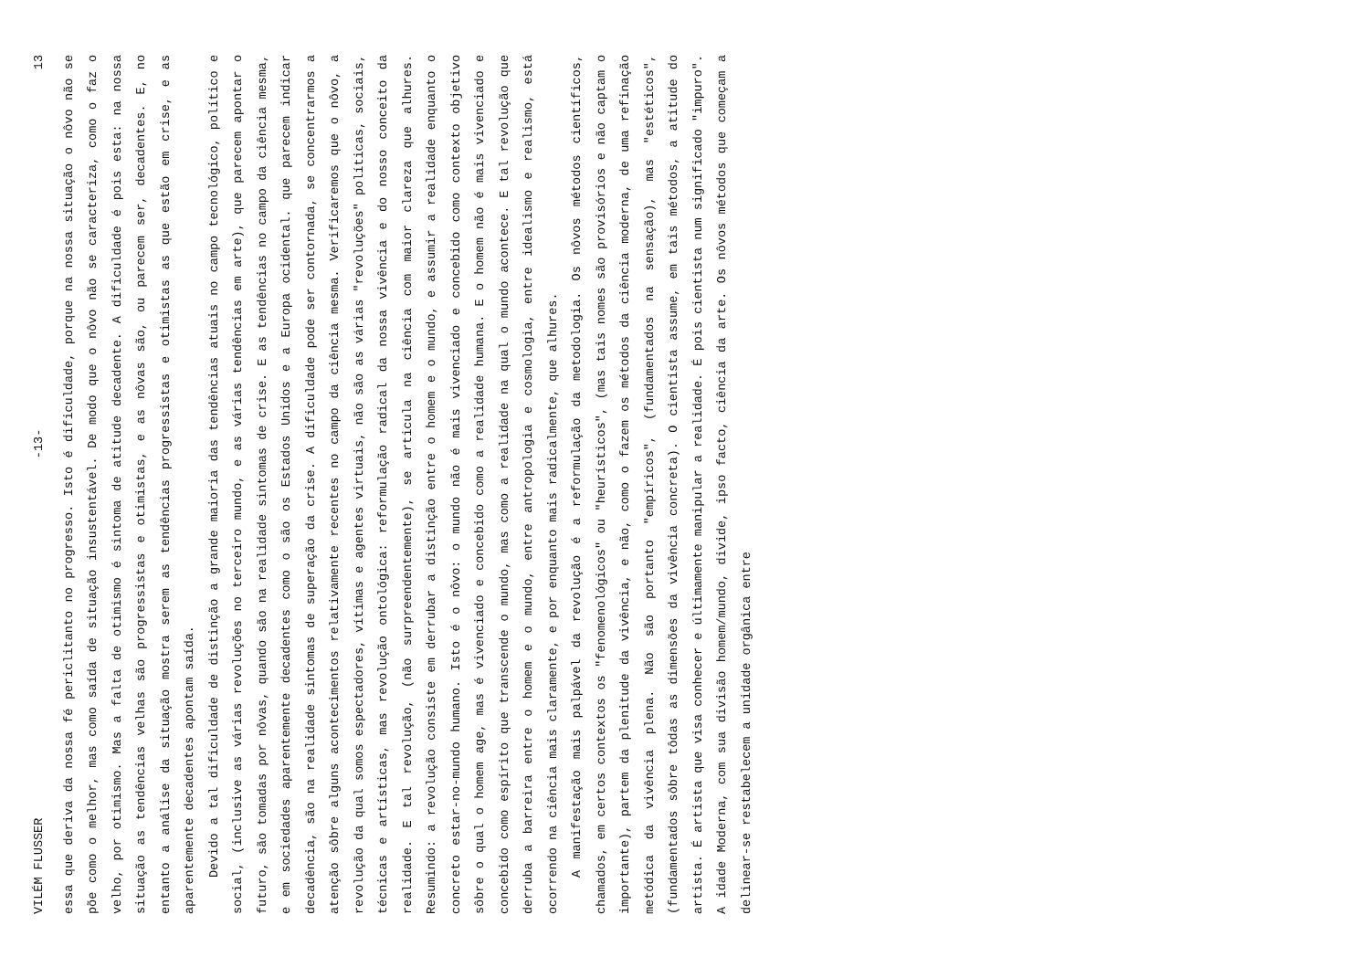VILÉM FLUSSER -13- 13
essa que deriva da nossa fé periclitanto no progresso. Isto é dificuldade, porque na nossa situação o nôvo não se põe como o melhor, mas como saída de situação insustentável. De modo que o nôvo não se caracteriza, como o faz o velho, por otimismo. Mas a falta de otimismo é sintoma de atitude decadente. A dificuldade é pois esta: na nossa situação as tendências velhas são progressistas e otimistas, e as nôvas são, ou parecem ser, decadentes. E, no entanto a análise da situação mostra serem as tendências progressistas e otimistas as que estão em crise, e as aparentemente decadentes apontam saída.
Devido a tal dificuldade de distinção a grande maioria das tendências atuais no campo tecnológico, político e social, (inclusive as várias revoluções no terceiro mundo, e as várias tendências em arte), que parecem apontar o futuro, são tomadas por nôvas, quando são na realidade sintomas de crise. E as tendências no campo da ciência mesma, e em sociedades aparentemente decadentes como o são os Estados Unidos e a Europa ocidental. que parecem indicar decadência, são na realidade sintomas de superação da crise. A dificuldade pode ser contornada, se concentrarmos a atenção sôbre alguns acontecimentos relativamente recentes no campo da ciência mesma. Verificaremos que o nôvo, a revolução da qual somos espectadores, vítimas e agentes virtuais, não são as várias "revoluções" políticas, sociais, técnicas e artísticas, mas revolução ontológica: reformulação radical da nossa vivência e do nosso conceito da realidade. E tal revolução, (não surpreendentemente), se articula na ciência com maior clareza que alhures. Resumindo: a revolução consiste em derrubar a distinção entre o homem e o mundo, e assumir a realidade enquanto o concreto estar-no-mundo humano. Isto é o nôvo: o mundo não é mais vivenciado e concebido como contexto objetivo sôbre o qual o homem age, mas é vivenciado e concebido como a realidade humana. E o homem não é mais vivenciado e concebido como espírito que transcende o mundo, mas como a realidade na qual o mundo acontece. E tal revolução que derruba a barreira entre o homem e o mundo, entre antropologia e cosmologia, entre idealismo e realismo, está ocorrendo na ciência mais claramente, e por enquanto mais radicalmente, que alhures.
A manifestação mais palpável da revolução é a reformulação da metodologia. Os nôvos métodos científicos, chamados, em certos contextos os "fenomenológicos" ou "heurísticos", (mas tais nomes são provisórios e não captam o importante), partem da plenitude da vivência, e não, como o fazem os métodos da ciência moderna, de uma refinação metódica da vivência plena. Não são portanto "empíricos", (fundamentados na sensação), mas "estéticos", (fundamentados sôbre tôdas as dimensões da vivência concreta). O cientista assume, em tais métodos, a atitude do artista. É artista que visa conhecer e últimamente manipular a realidade. É pois cientista num significado "impuro". A idade Moderna, com sua divisão homem/mundo, divide, ipso facto, ciência da arte. Os nôvos métodos que começam a delinear-se restabelecem a unidade orgânica entre